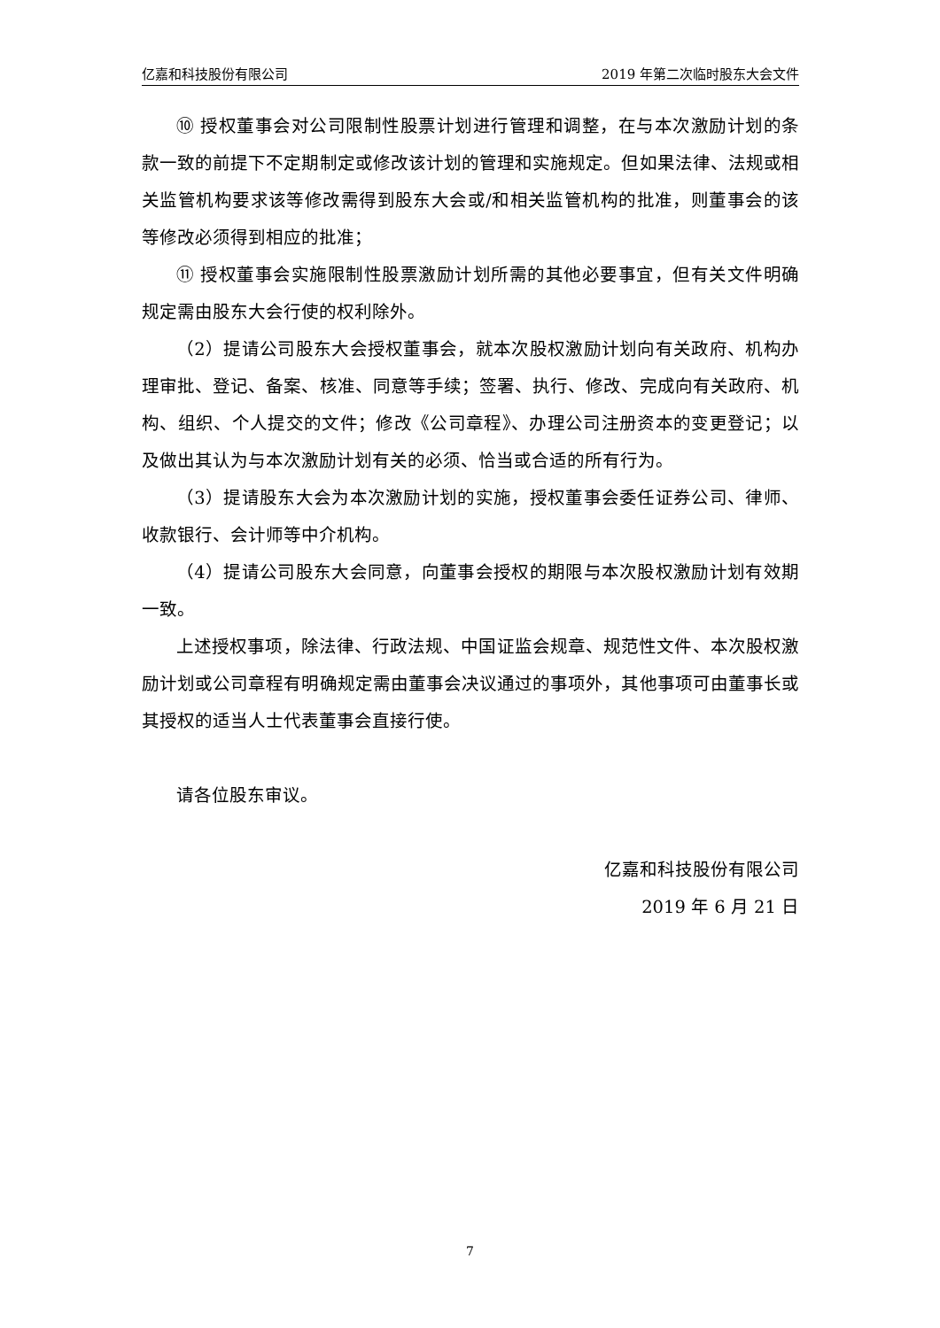亿嘉和科技股份有限公司 2019 年第二次临时股东大会文件
⑩ 授权董事会对公司限制性股票计划进行管理和调整，在与本次激励计划的条款一致的前提下不定期制定或修改该计划的管理和实施规定。但如果法律、法规或相关监管机构要求该等修改需得到股东大会或/和相关监管机构的批准，则董事会的该等修改必须得到相应的批准；
⑪ 授权董事会实施限制性股票激励计划所需的其他必要事宜，但有关文件明确规定需由股东大会行使的权利除外。
（2）提请公司股东大会授权董事会，就本次股权激励计划向有关政府、机构办理审批、登记、备案、核准、同意等手续；签署、执行、修改、完成向有关政府、机构、组织、个人提交的文件；修改《公司章程》、办理公司注册资本的变更登记；以及做出其认为与本次激励计划有关的必须、恰当或合适的所有行为。
（3）提请股东大会为本次激励计划的实施，授权董事会委任证券公司、律师、收款银行、会计师等中介机构。
（4）提请公司股东大会同意，向董事会授权的期限与本次股权激励计划有效期一致。
上述授权事项，除法律、行政法规、中国证监会规章、规范性文件、本次股权激励计划或公司章程有明确规定需由董事会决议通过的事项外，其他事项可由董事长或其授权的适当人士代表董事会直接行使。
请各位股东审议。
亿嘉和科技股份有限公司
2019 年 6 月 21 日
7